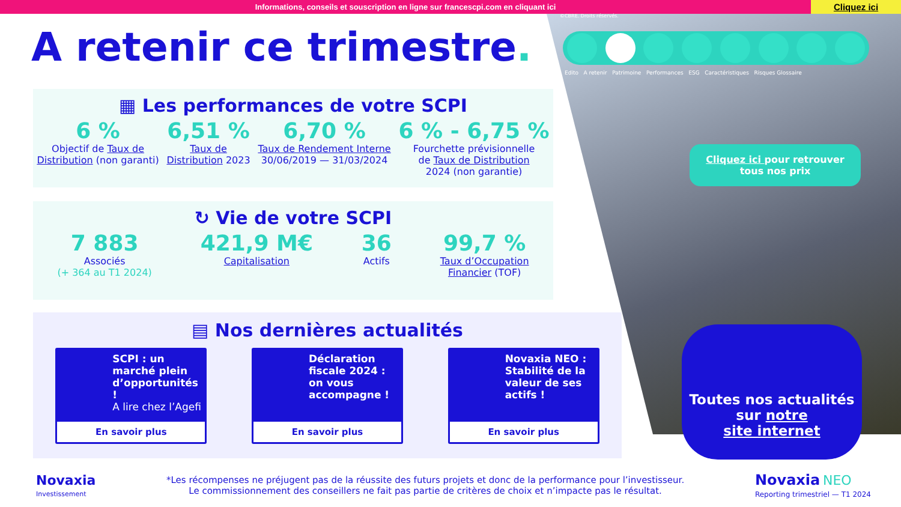Informations, conseils et souscription en ligne sur francescpi.com en cliquant ici
Cliquez ici
©CBRE. Droits réservés.
Edito A retenir Patrimoine Performances ESG Caractéristiques Risques Glossaire
A retenir ce trimestre.
▦ Les performances de votre SCPI
6 %
Objectif de Taux de
Distribution (non garanti)
6,51 %
Taux de
Distribution 2023
6,70 %
Taux de Rendement Interne
30/06/2019 — 31/03/2024
6 % - 6,75 %
Fourchette prévisionnelle
de Taux de Distribution
2024 (non garantie)
↻ Vie de votre SCPI
7 883
Associés
(+ 364 au T1 2024)
421,9 M€
Capitalisation
36
Actifs
99,7 %
Taux d’Occupation
Financier (TOF)
▤ Nos dernières actualités
SCPI : un marché plein d’opportunités !
A lire chez l’Agefi
En savoir plus
Déclaration fiscale 2024 : on vous accompagne !
En savoir plus
Novaxia NEO : Stabilité de la valeur de ses actifs !
En savoir plus
Cliquez ici pour retrouver
tous nos prix
Toutes nos actualités
sur notre
site internet
Novaxia
Investissement
*Les récompenses ne préjugent pas de la réussite des futurs projets et donc de la performance pour l’investisseur.
Le commissionnement des conseillers ne fait pas partie de critères de choix et n’impacte pas le résultat.
Novaxia NEO
Reporting trimestriel — T1 2024